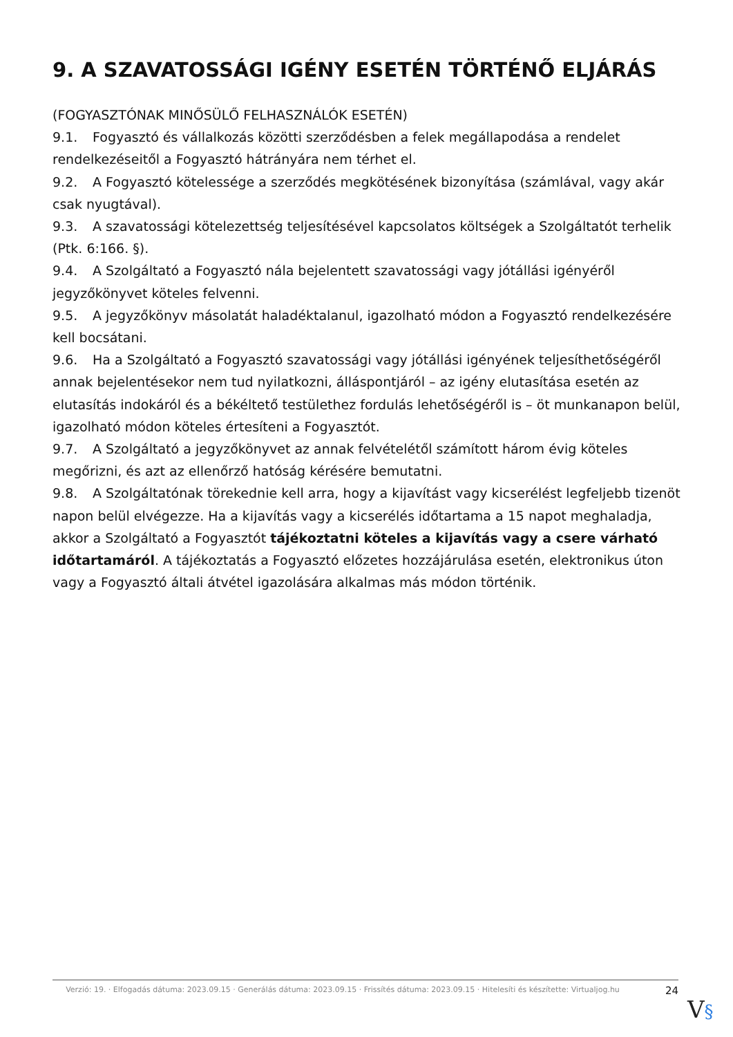9. A SZAVATOSSÁGI IGÉNY ESETÉN TÖRTÉNŐ ELJÁRÁS
(FOGYASZTÓNAK MINŐSÜLŐ FELHASZNÁLÓK ESETÉN)
9.1. Fogyasztó és vállalkozás közötti szerződésben a felek megállapodása a rendelet rendelkezéseitől a Fogyasztó hátrányára nem térhet el.
9.2. A Fogyasztó kötelessége a szerződés megkötésének bizonyítása (számlával, vagy akár csak nyugtával).
9.3. A szavatossági kötelezettség teljesítésével kapcsolatos költségek a Szolgáltatót terhelik (Ptk. 6:166. §).
9.4. A Szolgáltató a Fogyasztó nála bejelentett szavatossági vagy jótállási igényéről jegyzőkönyvet köteles felvenni.
9.5. A jegyzőkönyv másolatát haladéktalanul, igazolható módon a Fogyasztó rendelkezésére kell bocsátani.
9.6. Ha a Szolgáltató a Fogyasztó szavatossági vagy jótállási igényének teljesíthetőségéről annak bejelentésekor nem tud nyilatkozni, álláspontjáról – az igény elutasítása esetén az elutasítás indokáról és a békéltető testülethez fordulás lehetőségéről is – öt munkanapon belül, igazolható módon köteles értesíteni a Fogyasztót.
9.7. A Szolgáltató a jegyzőkönyvet az annak felvételétől számított három évig köteles megőrizni, és azt az ellenőrző hatóság kérésére bemutatni.
9.8. A Szolgáltatónak törekednie kell arra, hogy a kijavítást vagy kicserélést legfeljebb tizenöt napon belül elvégezze. Ha a kijavítás vagy a kicserélés időtartama a 15 napot meghaladja, akkor a Szolgáltató a Fogyasztót tájékoztatni köteles a kijavítás vagy a csere várható időtartamáról. A tájékoztatás a Fogyasztó előzetes hozzájárulása esetén, elektronikus úton vagy a Fogyasztó általi átvétel igazolására alkalmas más módon történik.
Verzió: 19. · Elfogadás dátuma: 2023.09.15 · Generálás dátuma: 2023.09.15 · Frissítés dátuma: 2023.09.15 · Hitelesíti és készítette: Virtualjog.hu
24
V§